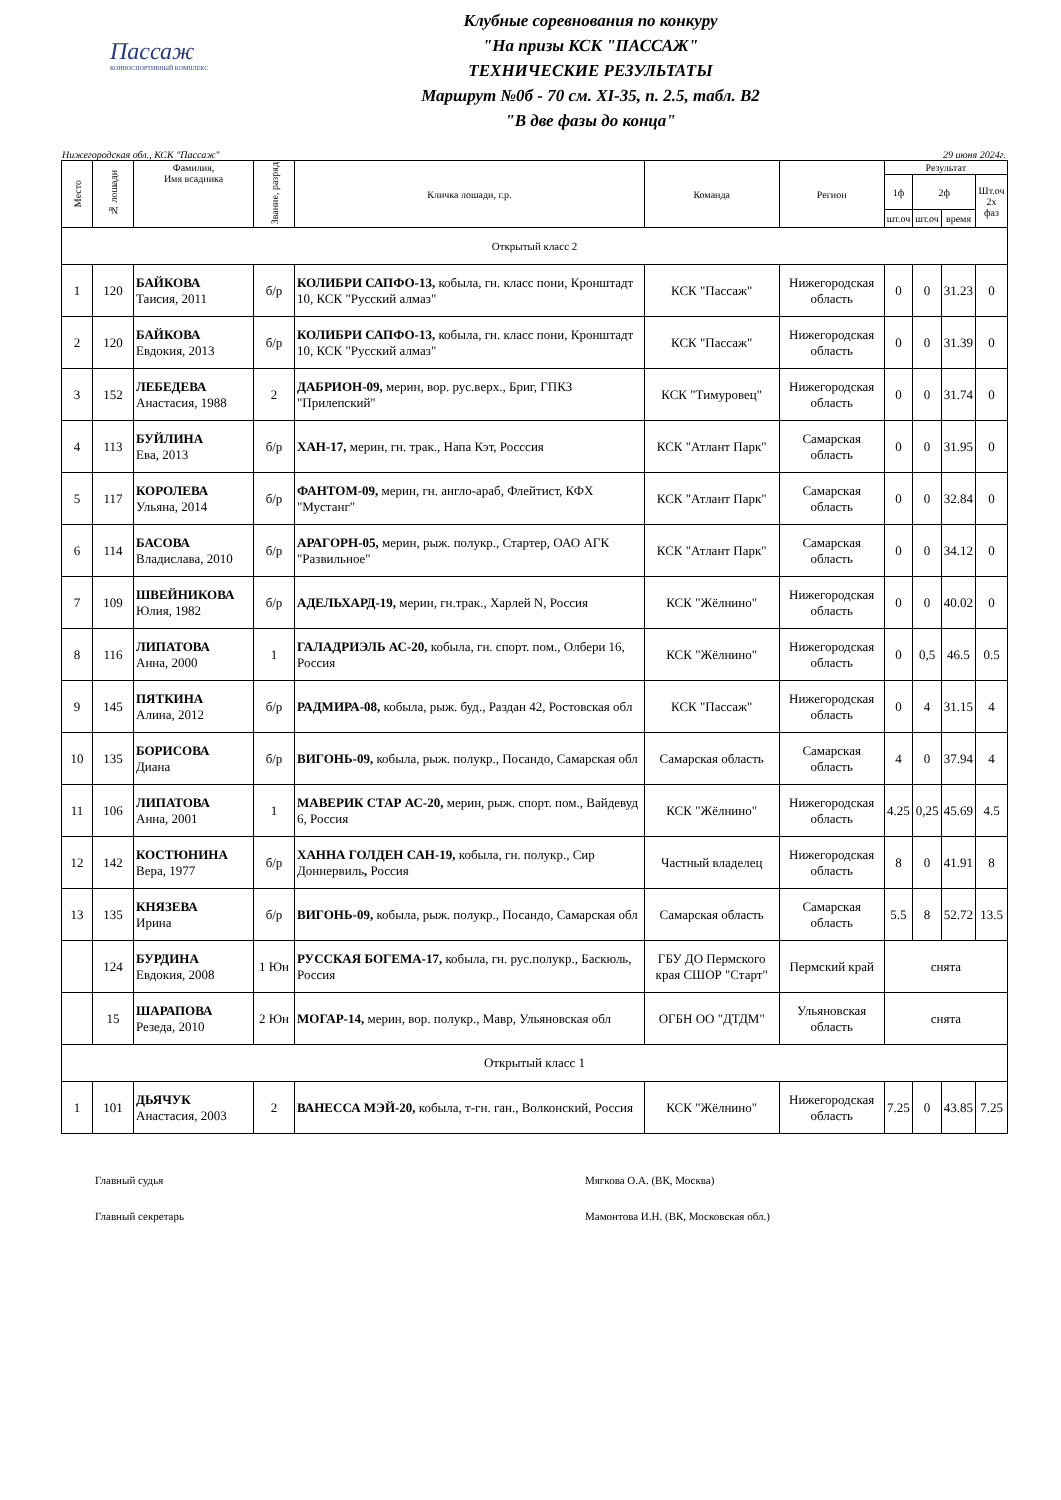Пассаж
КОННОСПОРТИВНЫЙ КОМПЛЕКС
Клубные соревнования по конкуру
"На призы КСК "ПАССАЖ"
ТЕХНИЧЕСКИЕ РЕЗУЛЬТАТЫ
Маршрут №0б - 70 см. XI-35, п. 2.5, табл. B2
"В две фазы до конца"
Нижегородская обл., КСК "Пассаж" 29 июня 2024г.
| Место | № лошади | Фамилия, Имя всадника | Звание, разряд | Кличка лошади, г.р. | Команда | Регион | Результат | | | |
| --- | --- | --- | --- | --- | --- | --- | --- | --- | --- | --- |
| | | | | | | | 1ф | 2ф | | Шт.оч 2х фаз |
| | | | | | | | шт.оч | шт.оч | время | |
| Открытый класс 2 | | | | | | | | | | |
| 1 | 120 | БАЙКОВА Таисия, 2011 | б/р | КОЛИБРИ САПФО-13, кобыла, гн. класс пони, Кронштадт 10, КСК "Русский алмаз" | КСК "Пассаж" | Нижегородская область | 0 | 0 | 31.23 | 0 |
| 2 | 120 | БАЙКОВА Евдокия, 2013 | б/р | КОЛИБРИ САПФО-13, кобыла, гн. класс пони, Кронштадт 10, КСК "Русский алмаз" | КСК "Пассаж" | Нижегородская область | 0 | 0 | 31.39 | 0 |
| 3 | 152 | ЛЕБЕДЕВА Анастасия, 1988 | 2 | ДАБРИОН-09, мерин, вор. рус.верх., Бриг, ГПКЗ "Прилепский" | КСК "Тимуровец" | Нижегородская область | 0 | 0 | 31.74 | 0 |
| 4 | 113 | БУЙЛИНА Ева, 2013 | б/р | ХАН-17, мерин, гн. трак., Напа Кэт, Росссия | КСК "Атлант Парк" | Самарская область | 0 | 0 | 31.95 | 0 |
| 5 | 117 | КОРОЛЕВА Ульяна, 2014 | б/р | ФАНТОМ-09, мерин, гн. англо-араб, Флейтист, КФХ "Мустанг" | КСК "Атлант Парк" | Самарская область | 0 | 0 | 32.84 | 0 |
| 6 | 114 | БАСОВА Владислава, 2010 | б/р | АРАГОРН-05, мерин, рыж. полукр., Стартер, ОАО АГК "Развильное" | КСК "Атлант Парк" | Самарская область | 0 | 0 | 34.12 | 0 |
| 7 | 109 | ШВЕЙНИКОВА Юлия, 1982 | б/р | АДЕЛЬХАРД-19, мерин, гн.трак., Харлей N, Россия | КСК "Жёлнино" | Нижегородская область | 0 | 0 | 40.02 | 0 |
| 8 | 116 | ЛИПАТОВА Анна, 2000 | 1 | ГАЛАДРИЭЛЬ АС-20, кобыла, гн. спорт. пом., Олбери 16, Россия | КСК "Жёлнино" | Нижегородская область | 0 | 0,5 | 46.5 | 0.5 |
| 9 | 145 | ПЯТКИНА Алина, 2012 | б/р | РАДМИРА-08, кобыла, рыж. буд., Раздан 42, Ростовская обл | КСК "Пассаж" | Нижегородская область | 0 | 4 | 31.15 | 4 |
| 10 | 135 | БОРИСОВА Диана | б/р | ВИГОНЬ-09, кобыла, рыж. полукр., Посандо, Самарская обл | Самарская область | Самарская область | 4 | 0 | 37.94 | 4 |
| 11 | 106 | ЛИПАТОВА Анна, 2001 | 1 | МАВЕРИК СТАР АС-20, мерин, рыж. спорт. пом., Вайдевуд 6, Россия | КСК "Жёлнино" | Нижегородская область | 4.25 | 0,25 | 45.69 | 4.5 |
| 12 | 142 | КОСТЮНИНА Вера, 1977 | б/р | ХАННА ГОЛДЕН САН-19, кобыла, гн. полукр., Сир Доннервиль , Россия | Частный владелец | Нижегородская область | 8 | 0 | 41.91 | 8 |
| 13 | 135 | КНЯЗЕВА Ирина | б/р | ВИГОНЬ-09, кобыла, рыж. полукр., Посандо, Самарская обл | Самарская область | Самарская область | 5.5 | 8 | 52.72 | 13.5 |
| | 124 | БУРДИНА Евдокия, 2008 | 1 Юн | РУССКАЯ БОГЕМА-17, кобыла, гн. рус.полукр., Баскюль, Россия | ГБУ ДО Пермского края СШОР "Старт" | Пермский край | снята | | | |
| | 15 | ШАРАПОВА Резеда, 2010 | 2 Юн | МОГАР-14, мерин, вор. полукр., Мавр, Ульяновская обл | ОГБН ОО "ДТДМ" | Ульяновская область | снята | | | |
| Открытый класс 1 | | | | | | | | | | |
| 1 | 101 | ДЬЯЧУК Анастасия, 2003 | 2 | ВАНЕССА МЭЙ-20, кобыла, т-гн. ган., Волконский, Россия | КСК "Жёлнино" | Нижегородская область | 7.25 | 0 | 43.85 | 7.25 |
Главный судья Мягкова О.А. (ВК, Москва)
Главный секретарь Мамонтова И.Н. (ВК, Московская обл.)